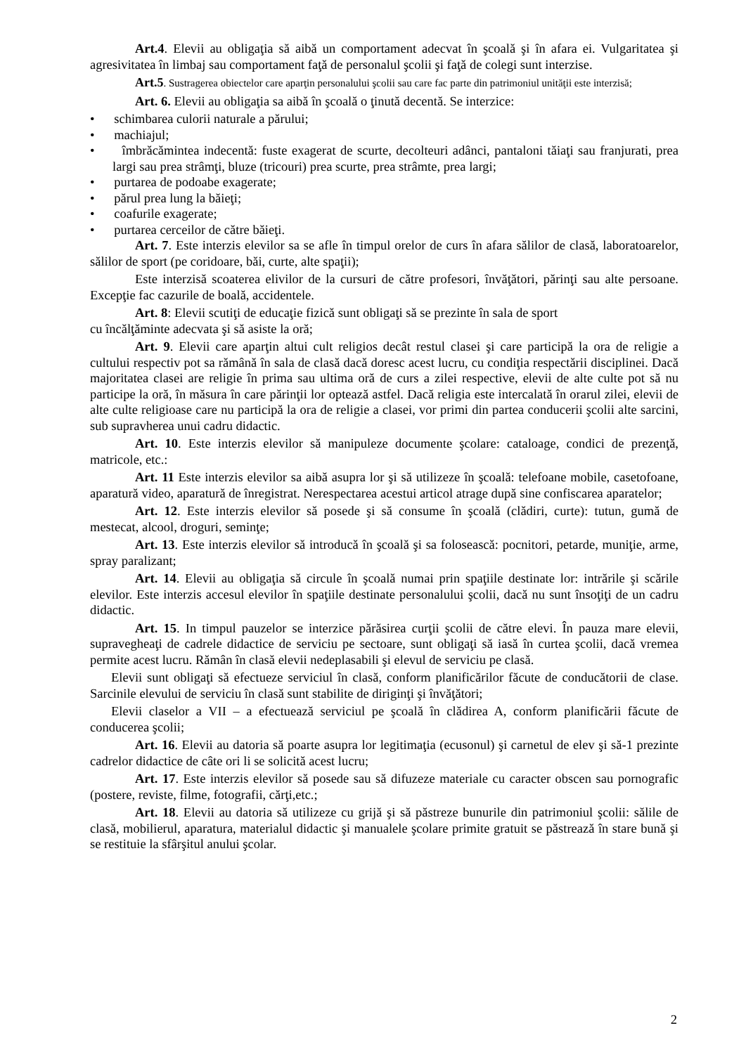Art.4. Elevii au obligaţia să aibă un comportament adecvat în şcoală şi în afara ei. Vulgaritatea şi agresivitatea în limbaj sau comportament faţă de personalul şcolii şi faţă de colegi sunt interzise.
Art.5. Sustragerea obiectelor care aparţin personalului şcolii sau care fac parte din patrimoniul unităţii este interzisă;
Art. 6. Elevii au obligaţia sa aibă în şcoală o ţinută decentă. Se interzice:
• schimbarea culorii naturale a părului;
• machiajul;
• îmbrăcămintea indecentă: fuste exagerat de scurte, decolteuri adânci, pantaloni tăiaţi sau franjurati, prea largi sau prea strâmţi, bluze (tricouri) prea scurte, prea strâmte, prea largi;
• purtarea de podoabe exagerate;
• părul prea lung la băieţi;
• coafurile exagerate;
• purtarea cerceilor de către băieţi.
Art. 7. Este interzis elevilor sa se afle în timpul orelor de curs în afara sălilor de clasă, laboratoarelor, sălilor de sport (pe coridoare, băi, curte, alte spaţii);
Este interzisă scoaterea elivilor de la cursuri de către profesori, învăţători, părinţi sau alte persoane. Excepţie fac cazurile de boală, accidentele.
Art. 8: Elevii scutiţi de educaţie fizică sunt obligaţi să se prezinte în sala de sport
cu încălţăminte adecvata şi să asiste la oră;
Art. 9. Elevii care aparţin altui cult religios decât restul clasei şi care participă la ora de religie a cultului respectiv pot sa rămână în sala de clasă dacă doresc acest lucru, cu condiţia respectării disciplinei. Dacă majoritatea clasei are religie în prima sau ultima oră de curs a zilei respective, elevii de alte culte pot să nu participe la oră, în măsura în care părinţii lor optează astfel. Dacă religia este intercalată în orarul zilei, elevii de alte culte religioase care nu participă la ora de religie a clasei, vor primi din partea conducerii şcolii alte sarcini, sub supravherea unui cadru didactic.
Art. 10. Este interzis elevilor să manipuleze documente şcolare: cataloage, condici de prezenţă, matricole, etc.:
Art. 11 Este interzis elevilor sa aibă asupra lor şi să utilizeze în şcoală: telefoane mobile, casetofoane, aparatură video, aparatură de înregistrat. Nerespectarea acestui articol atrage după sine confiscarea aparatelor;
Art. 12. Este interzis elevilor să posede şi să consume în şcoală (clădiri, curte): tutun, gumă de mestecat, alcool, droguri, seminţe;
Art. 13. Este interzis elevilor să introducă în şcoală şi sa folosească: pocnitori, petarde, muniţie, arme, spray paralizant;
Art. 14. Elevii au obligaţia să circule în şcoală numai prin spaţiile destinate lor: intrările şi scările elevilor. Este interzis accesul elevilor în spaţiile destinate personalului şcolii, dacă nu sunt însoţiţi de un cadru didactic.
Art. 15. In timpul pauzelor se interzice părăsirea curţii şcolii de către elevi. În pauza mare elevii, supravegheaţi de cadrele didactice de serviciu pe sectoare, sunt obligaţi să iasă în curtea şcolii, dacă vremea permite acest lucru. Rămân în clasă elevii nedeplasabili şi elevul de serviciu pe clasă.
Elevii sunt obligaţi să efectueze serviciul în clasă, conform planificărilor făcute de conducătorii de clase. Sarcinile elevului de serviciu în clasă sunt stabilite de diriginţi şi învăţători;
Elevii claselor a VII – a efectuează serviciul pe şcoală în clădirea A, conform planificării făcute de conducerea şcolii;
Art. 16. Elevii au datoria să poarte asupra lor legitimaţia (ecusonul) şi carnetul de elev şi să-1 prezinte cadrelor didactice de câte ori li se solicită acest lucru;
Art. 17. Este interzis elevilor să posede sau să difuzeze materiale cu caracter obscen sau pornografic (postere, reviste, filme, fotografii, cărţi,etc.;
Art. 18. Elevii au datoria să utilizeze cu grijă şi să păstreze bunurile din patrimoniul şcolii: sălile de clasă, mobilierul, aparatura, materialul didactic şi manualele şcolare primite gratuit se păstrează în stare bună şi se restituie la sfârşitul anului şcolar.
2